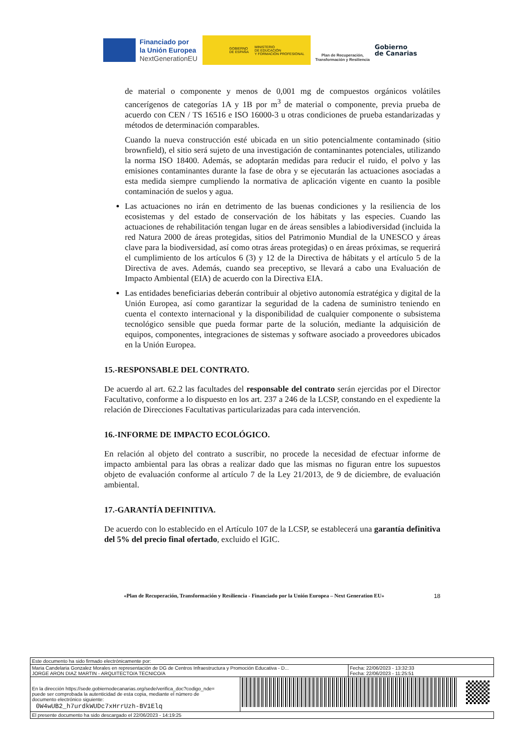Financiado por
la Unión Europea
NextGenerationEU
GOBIERNO
DE ESPAÑA MINISTERIO
DE EDUCACIÓN
Y FORMACIÓN PROFESIONAL
Plan de Recuperación,
Transformación y Resiliencia
Gobierno
de Canarias
de material o componente y menos de 0,001 mg de compuestos orgánicos volátiles cancerígenos de categorías 1A y 1B por m<sup>3</sup> de material o componente, previa prueba de acuerdo con CEN / TS 16516 e ISO 16000-3 u otras condiciones de prueba estandarizadas y métodos de determinación comparables.
Cuando la nueva construcción esté ubicada en un sitio potencialmente contaminado (sitio brownfield), el sitio será sujeto de una investigación de contaminantes potenciales, utilizando la norma ISO 18400. Además, se adoptarán medidas para reducir el ruido, el polvo y las emisiones contaminantes durante la fase de obra y se ejecutarán las actuaciones asociadas a esta medida siempre cumpliendo la normativa de aplicación vigente en cuanto la posible contaminación de suelos y agua.
Las actuaciones no irán en detrimento de las buenas condiciones y la resiliencia de los ecosistemas y del estado de conservación de los hábitats y las especies. Cuando las actuaciones de rehabilitación tengan lugar en de áreas sensibles a labiodiversidad (incluida la red Natura 2000 de áreas protegidas, sitios del Patrimonio Mundial de la UNESCO y áreas clave para la biodiversidad, así como otras áreas protegidas) o en áreas próximas, se requerirá el cumplimiento de los artículos 6 (3) y 12 de la Directiva de hábitats y el artículo 5 de la Directiva de aves. Además, cuando sea preceptivo, se llevará a cabo una Evaluación de Impacto Ambiental (EIA) de acuerdo con la Directiva EIA.
Las entidades beneficiarias deberán contribuir al objetivo autonomía estratégica y digital de la Unión Europea, así como garantizar la seguridad de la cadena de suministro teniendo en cuenta el contexto internacional y la disponibilidad de cualquier componente o subsistema tecnológico sensible que pueda formar parte de la solución, mediante la adquisición de equipos, componentes, integraciones de sistemas y software asociado a proveedores ubicados en la Unión Europea.
15.-RESPONSABLE DEL CONTRATO.
De acuerdo al art. 62.2 las facultades del responsable del contrato serán ejercidas por el Director Facultativo, conforme a lo dispuesto en los art. 237 a 246 de la LCSP, constando en el expediente la relación de Direcciones Facultativas particularizadas para cada intervención.
16.-INFORME DE IMPACTO ECOLÓGICO.
En relación al objeto del contrato a suscribir, no procede la necesidad de efectuar informe de impacto ambiental para las obras a realizar dado que las mismas no figuran entre los supuestos objeto de evaluación conforme al artículo 7 de la Ley 21/2013, de 9 de diciembre, de evaluación ambiental.
17.-GARANTÍA DEFINITIVA.
De acuerdo con lo establecido en el Artículo 107 de la LCSP, se establecerá una garantía definitiva del 5% del precio final ofertado, excluido el IGIC.
«Plan de Recuperación, Transformación y Resiliencia - Financiado por la Unión Europea – Next Generation EU» 18
| Este documento ha sido firmado electrónicamente por: | | |
| Maria Candelaria Gonzalez Morales en representación de DG de Centros Infraestructura y Promoción Educativa - D... JORGE ARON DIAZ MARTIN - ARQUITECTO/A TECNICO/A | | Fecha: 22/06/2023 - 13:32:33 Fecha: 22/06/2023 - 11:25:51 |
| En la dirección https://sede.gobiernodecanarias.org/sede/verifica_doc?codigo_nde= puede ser comprobada la autenticidad de esta copia, mediante el número de documento electrónico siguiente: 0W4wUB2_h7urdkWUDc7xHrrUzh-BV1Elq | | |
| El presente documento ha sido descargado el 22/06/2023 - 14:19:25 | | |